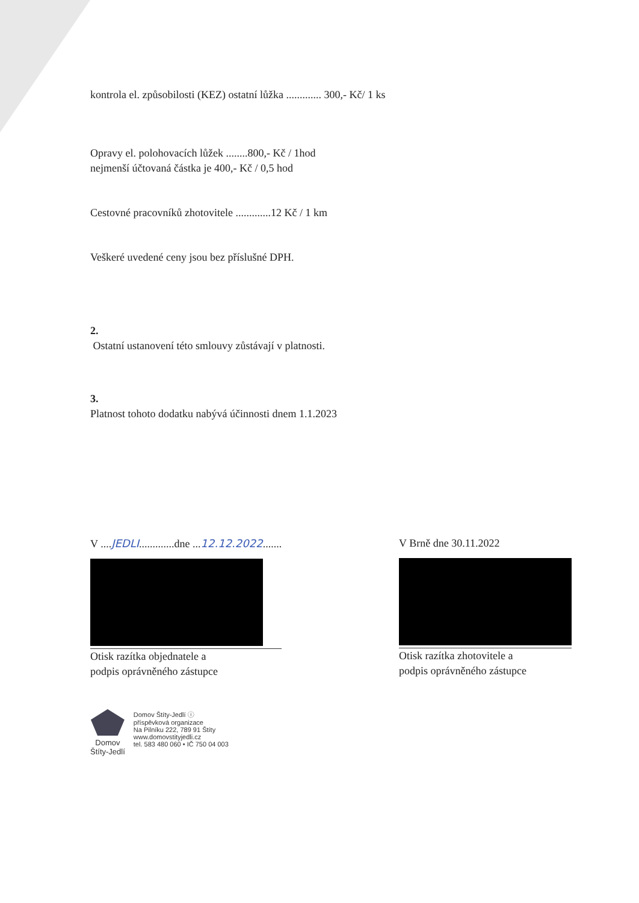kontrola el. způsobilosti (KEZ) ostatní lůžka ............. 300,- Kč/ 1 ks
Opravy el. polohovacích lůžek ........800,- Kč / 1hod
nejmenší účtovaná částka je 400,- Kč / 0,5 hod
Cestovné pracovníků zhotovitele .............12 Kč / 1 km
Veškeré uvedené ceny jsou bez příslušné DPH.
2.
Ostatní ustanovení této smlouvy zůstávají v platnosti.
3.
Platnost tohoto dodatku nabývá účinnosti dnem 1.1.2023
V ....JEDLI.............dne ...12.12.2022.......
Otisk razítka objednatele a
podpis oprávněného zástupce
V Brně dne 30.11.2022
Otisk razítka zhotovitele a
podpis oprávněného zástupce
Domov
Štíty-Jedlí
Domov Štíty-Jedlí ⓘ
příspěvková organizace
Na Pilníku 222, 789 91 Štíty
www.domovstityjedli.cz
tel. 583 480 060 • IČ 750 04 003